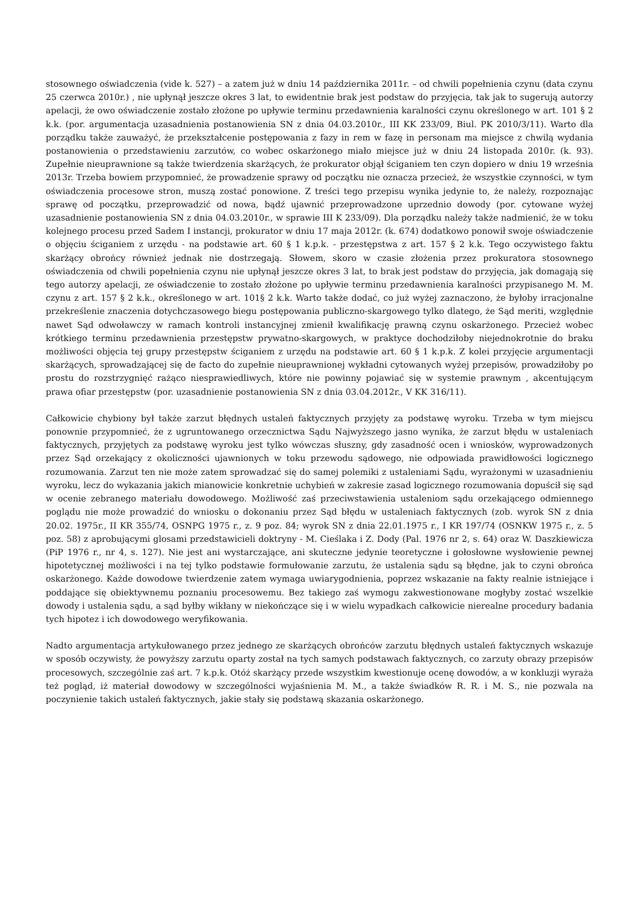stosownego oświadczenia (vide k. 527) – a zatem już w dniu 14 października 2011r. – od chwili popełnienia czynu (data czynu 25 czerwca 2010r.) , nie upłynął jeszcze okres 3 lat, to ewidentnie brak jest podstaw do przyjęcia, tak jak to sugerują autorzy apelacji, że owo oświadczenie zostało złożone po upływie terminu przedawnienia karalności czynu określonego w art. 101 § 2 k.k. (por. argumentacja uzasadnienia postanowienia SN z dnia 04.03.2010r., III KK 233/09, Biul. PK 2010/3/11). Warto dla porządku także zauważyć, że przekształcenie postępowania z fazy in rem w fazę in personam ma miejsce z chwilą wydania postanowienia o przedstawieniu zarzutów, co wobec oskarżonego miało miejsce już w dniu 24 listopada 2010r. (k. 93). Zupełnie nieuprawnione są także twierdzenia skarżących, że prokurator objął ściganiem ten czyn dopiero w dniu 19 września 2013r. Trzeba bowiem przypomnieć, że prowadzenie sprawy od początku nie oznacza przecież, że wszystkie czynności, w tym oświadczenia procesowe stron, muszą zostać ponowione. Z treści tego przepisu wynika jedynie to, że należy, rozpoznając sprawę od początku, przeprowadzić od nowa, bądź ujawnić przeprowadzone uprzednio dowody (por. cytowane wyżej uzasadnienie postanowienia SN z dnia 04.03.2010r., w sprawie III K 233/09). Dla porządku należy także nadmienić, że w toku kolejnego procesu przed Sadem I instancji, prokurator w dniu 17 maja 2012r. (k. 674) dodatkowo ponowił swoje oświadczenie o objęciu ściganiem z urzędu - na podstawie art. 60 § 1 k.p.k. - przestępstwa z art. 157 § 2 k.k. Tego oczywistego faktu skarżący obrońcy również jednak nie dostrzegają. Słowem, skoro w czasie złożenia przez prokuratora stosownego oświadczenia od chwili popełnienia czynu nie upłynął jeszcze okres 3 lat, to brak jest podstaw do przyjęcia, jak domagają się tego autorzy apelacji, ze oświadczenie to zostało złożone po upływie terminu przedawnienia karalności przypisanego M. M. czynu z art. 157 § 2 k.k., określonego w art. 101§ 2 k.k. Warto także dodać, co już wyżej zaznaczono, że byłoby irracjonalne przekreślenie znaczenia dotychczasowego biegu postępowania publiczno-skargowego tylko dlatego, że Sąd meriti, względnie nawet Sąd odwoławczy w ramach kontroli instancyjnej zmienił kwalifikację prawną czynu oskarżonego. Przecież wobec krótkiego terminu przedawnienia przestępstw prywatno-skargowych, w praktyce dochodziłoby niejednokrotnie do braku możliwości objęcia tej grupy przestępstw ściganiem z urzędu na podstawie art. 60 § 1 k.p.k. Z kolei przyjęcie argumentacji skarżących, sprowadzającej się de facto do zupełnie nieuprawnionej wykładni cytowanych wyżej przepisów, prowadziłoby po prostu do rozstrzygnięć rażąco niesprawiedliwych, które nie powinny pojawiać się w systemie prawnym , akcentującym prawa ofiar przestępstw (por. uzasadnienie postanowienia SN z dnia 03.04.2012r., V KK 316/11).
Całkowicie chybiony był także zarzut błędnych ustaleń faktycznych przyjęty za podstawę wyroku. Trzeba w tym miejscu ponownie przypomnieć, że z ugruntowanego orzecznictwa Sądu Najwyższego jasno wynika, że zarzut błędu w ustaleniach faktycznych, przyjętych za podstawę wyroku jest tylko wówczas słuszny, gdy zasadność ocen i wniosków, wyprowadzonych przez Sąd orzekający z okoliczności ujawnionych w toku przewodu sądowego, nie odpowiada prawidłowości logicznego rozumowania. Zarzut ten nie może zatem sprowadzać się do samej polemiki z ustaleniami Sądu, wyrażonymi w uzasadnieniu wyroku, lecz do wykazania jakich mianowicie konkretnie uchybień w zakresie zasad logicznego rozumowania dopuścił się sąd w ocenie zebranego materiału dowodowego. Możliwość zaś przeciwstawienia ustaleniom sądu orzekającego odmiennego poglądu nie może prowadzić do wniosku o dokonaniu przez Sąd błędu w ustaleniach faktycznych (zob. wyrok SN z dnia 20.02. 1975r., II KR 355/74, OSNPG 1975 r., z. 9 poz. 84; wyrok SN z dnia 22.01.1975 r., I KR 197/74 (OSNKW 1975 r., z. 5 poz. 58) z aprobującymi glosami przedstawicieli doktryny - M. Cieślaka i Z. Dody (Pal. 1976 nr 2, s. 64) oraz W. Daszkiewicza (PiP 1976 r., nr 4, s. 127). Nie jest ani wystarczające, ani skuteczne jedynie teoretyczne i gołosłowne wysłowienie pewnej hipotetycznej możliwości i na tej tylko podstawie formułowanie zarzutu, że ustalenia sądu są błędne, jak to czyni obrońca oskarżonego. Każde dowodowe twierdzenie zatem wymaga uwiarygodnienia, poprzez wskazanie na fakty realnie istniejące i poddające się obiektywnemu poznaniu procesowemu. Bez takiego zaś wymogu zakwestionowane mogłyby zostać wszelkie dowody i ustalenia sądu, a sąd byłby wikłany w niekończące się i w wielu wypadkach całkowicie nierealne procedury badania tych hipotez i ich dowodowego weryfikowania.
Nadto argumentacja artykułowanego przez jednego ze skarżących obrońców zarzutu błędnych ustaleń faktycznych wskazuje w sposób oczywisty, że powyższy zarzutu oparty został na tych samych podstawach faktycznych, co zarzuty obrazy przepisów procesowych, szczególnie zaś art. 7 k.p.k. Otóż skarżący przede wszystkim kwestionuje ocenę dowodów, a w konkluzji wyraża też pogląd, iż materiał dowodowy w szczególności wyjaśnienia M. M., a także świadków R. R. i M. S., nie pozwala na poczynienie takich ustaleń faktycznych, jakie stały się podstawą skazania oskarżonego.